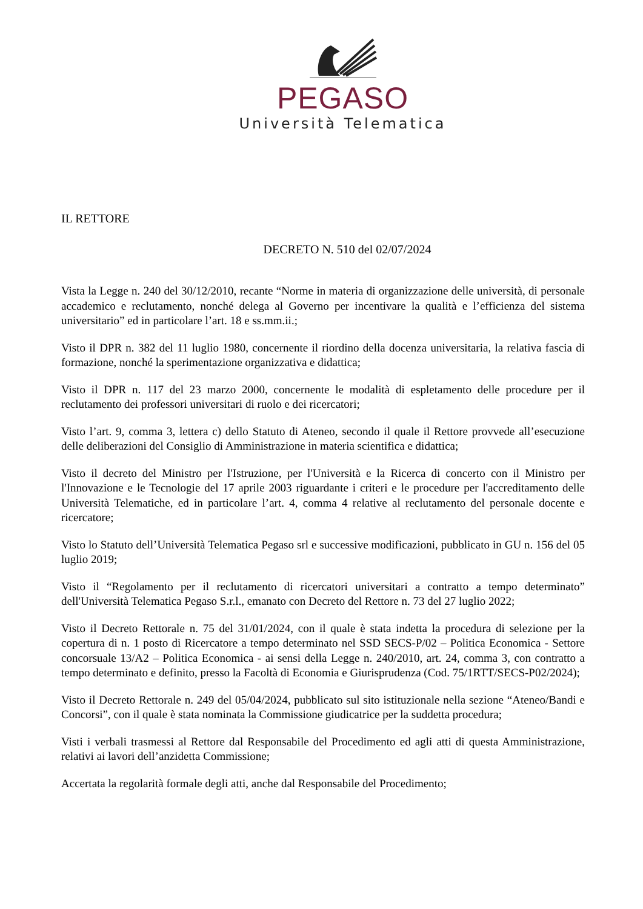PEGASO
Università Telematica
IL RETTORE
DECRETO N. 510 del 02/07/2024
Vista la Legge n. 240 del 30/12/2010, recante “Norme in materia di organizzazione delle università, di personale accademico e reclutamento, nonché delega al Governo per incentivare la qualità e l’efficienza del sistema universitario” ed in particolare l’art. 18 e ss.mm.ii.;
Visto il DPR n. 382 del 11 luglio 1980, concernente il riordino della docenza universitaria, la relativa fascia di formazione, nonché la sperimentazione organizzativa e didattica;
Visto il DPR n. 117 del 23 marzo 2000, concernente le modalità di espletamento delle procedure per il reclutamento dei professori universitari di ruolo e dei ricercatori;
Visto l’art. 9, comma 3, lettera c) dello Statuto di Ateneo, secondo il quale il Rettore provvede all’esecuzione delle deliberazioni del Consiglio di Amministrazione in materia scientifica e didattica;
Visto il decreto del Ministro per l'Istruzione, per l'Università e la Ricerca di concerto con il Ministro per l'Innovazione e le Tecnologie del 17 aprile 2003 riguardante i criteri e le procedure per l'accreditamento delle Università Telematiche, ed in particolare l’art. 4, comma 4 relative al reclutamento del personale docente e ricercatore;
Visto lo Statuto dell’Università Telematica Pegaso srl e successive modificazioni, pubblicato in GU n. 156 del 05 luglio 2019;
Visto il “Regolamento per il reclutamento di ricercatori universitari a contratto a tempo determinato” dell'Università Telematica Pegaso S.r.l., emanato con Decreto del Rettore n. 73 del 27 luglio 2022;
Visto il Decreto Rettorale n. 75 del 31/01/2024, con il quale è stata indetta la procedura di selezione per la copertura di n. 1 posto di Ricercatore a tempo determinato nel SSD SECS-P/02 – Politica Economica - Settore concorsuale 13/A2 – Politica Economica - ai sensi della Legge n. 240/2010, art. 24, comma 3, con contratto a tempo determinato e definito, presso la Facoltà di Economia e Giurisprudenza (Cod. 75/1RTT/SECS-P02/2024);
Visto il Decreto Rettorale n. 249 del 05/04/2024, pubblicato sul sito istituzionale nella sezione “Ateneo/Bandi e Concorsi”, con il quale è stata nominata la Commissione giudicatrice per la suddetta procedura;
Visti i verbali trasmessi al Rettore dal Responsabile del Procedimento ed agli atti di questa Amministrazione, relativi ai lavori dell’anzidetta Commissione;
Accertata la regolarità formale degli atti, anche dal Responsabile del Procedimento;